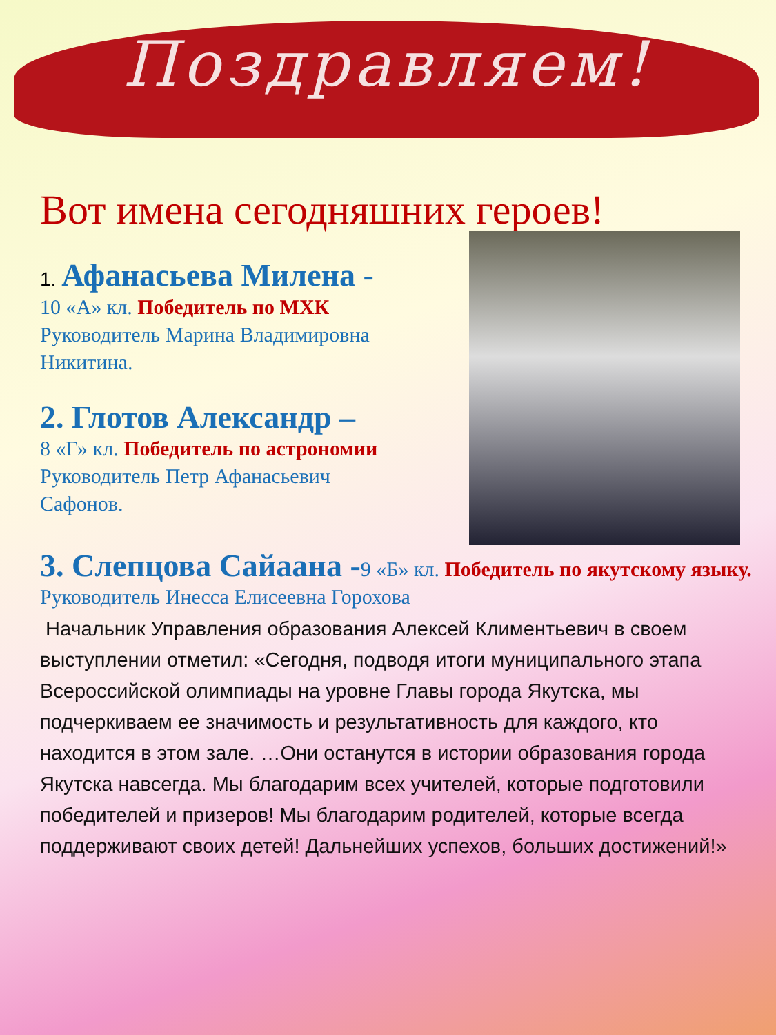Поздравляем!
Вот имена сегодняшних героев!
1. Афанасьева Милена -
10 «А» кл. Победитель по МХК
Руководитель Марина Владимировна
Никитина.
2. Глотов Александр –
8 «Г» кл. Победитель по астрономии
Руководитель Петр Афанасьевич
Сафонов.
3. Слепцова Сайаана -9 «Б» кл. Победитель по якутскому языку.
Руководитель Инесса Елисеевна Горохова
Начальник Управления образования Алексей Климентьевич в своем выступлении отметил: «Сегодня, подводя итоги муниципального этапа Всероссийской олимпиады на уровне Главы города Якутска, мы подчеркиваем ее значимость и результативность для каждого, кто находится в этом зале. …Они останутся в истории образования города Якутска навсегда. Мы благодарим всех учителей, которые подготовили победителей и призеров! Мы благодарим родителей, которые всегда поддерживают своих детей! Дальнейших успехов, больших достижений!»